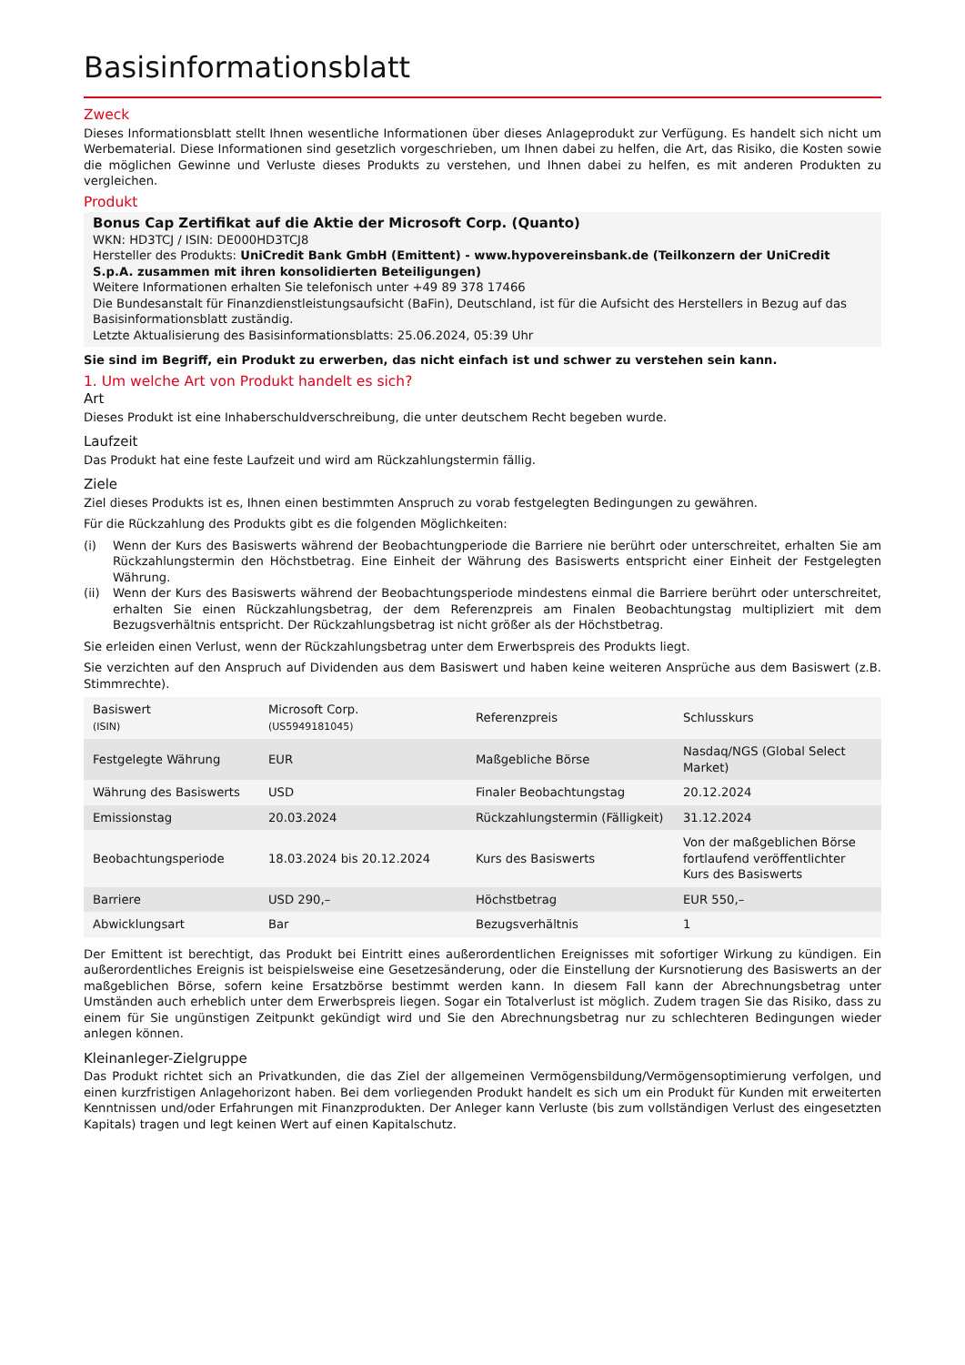Basisinformationsblatt
Zweck
Dieses Informationsblatt stellt Ihnen wesentliche Informationen über dieses Anlageprodukt zur Verfügung. Es handelt sich nicht um Werbematerial. Diese Informationen sind gesetzlich vorgeschrieben, um Ihnen dabei zu helfen, die Art, das Risiko, die Kosten sowie die möglichen Gewinne und Verluste dieses Produkts zu verstehen, und Ihnen dabei zu helfen, es mit anderen Produkten zu vergleichen.
Produkt
Bonus Cap Zertifikat auf die Aktie der Microsoft Corp. (Quanto)
WKN: HD3TCJ / ISIN: DE000HD3TCJ8
Hersteller des Produkts: UniCredit Bank GmbH (Emittent) - www.hypovereinsbank.de (Teilkonzern der UniCredit S.p.A. zusammen mit ihren konsolidierten Beteiligungen)
Weitere Informationen erhalten Sie telefonisch unter +49 89 378 17466
Die Bundesanstalt für Finanzdienstleistungsaufsicht (BaFin), Deutschland, ist für die Aufsicht des Herstellers in Bezug auf das Basisinformationsblatt zuständig.
Letzte Aktualisierung des Basisinformationsblatts: 25.06.2024, 05:39 Uhr
Sie sind im Begriff, ein Produkt zu erwerben, das nicht einfach ist und schwer zu verstehen sein kann.
1. Um welche Art von Produkt handelt es sich?
Art
Dieses Produkt ist eine Inhaberschuldverschreibung, die unter deutschem Recht begeben wurde.
Laufzeit
Das Produkt hat eine feste Laufzeit und wird am Rückzahlungstermin fällig.
Ziele
Ziel dieses Produkts ist es, Ihnen einen bestimmten Anspruch zu vorab festgelegten Bedingungen zu gewähren.
Für die Rückzahlung des Produkts gibt es die folgenden Möglichkeiten:
(i) Wenn der Kurs des Basiswerts während der Beobachtungperiode die Barriere nie berührt oder unterschreitet, erhalten Sie am Rückzahlungstermin den Höchstbetrag. Eine Einheit der Währung des Basiswerts entspricht einer Einheit der Festgelegten Währung.
(ii) Wenn der Kurs des Basiswerts während der Beobachtungsperiode mindestens einmal die Barriere berührt oder unterschreitet, erhalten Sie einen Rückzahlungsbetrag, der dem Referenzpreis am Finalen Beobachtungstag multipliziert mit dem Bezugsverhältnis entspricht. Der Rückzahlungsbetrag ist nicht größer als der Höchstbetrag.
Sie erleiden einen Verlust, wenn der Rückzahlungsbetrag unter dem Erwerbspreis des Produkts liegt.
Sie verzichten auf den Anspruch auf Dividenden aus dem Basiswert und haben keine weiteren Ansprüche aus dem Basiswert (z.B. Stimmrechte).
| Basiswert (ISIN) | Microsoft Corp. (US5949181045) | Referenzpreis | Schlusskurs |
| Festgelegte Währung | EUR | Maßgebliche Börse | Nasdaq/NGS (Global Select Market) |
| Währung des Basiswerts | USD | Finaler Beobachtungstag | 20.12.2024 |
| Emissionstag | 20.03.2024 | Rückzahlungstermin (Fälligkeit) | 31.12.2024 |
| Beobachtungsperiode | 18.03.2024 bis 20.12.2024 | Kurs des Basiswerts | Von der maßgeblichen Börse fortlaufend veröffentlichter Kurs des Basiswerts |
| Barriere | USD 290,– | Höchstbetrag | EUR 550,– |
| Abwicklungsart | Bar | Bezugsverhältnis | 1 |
Der Emittent ist berechtigt, das Produkt bei Eintritt eines außerordentlichen Ereignisses mit sofortiger Wirkung zu kündigen. Ein außerordentliches Ereignis ist beispielsweise eine Gesetzesänderung, oder die Einstellung der Kursnotierung des Basiswerts an der maßgeblichen Börse, sofern keine Ersatzbörse bestimmt werden kann. In diesem Fall kann der Abrechnungsbetrag unter Umständen auch erheblich unter dem Erwerbspreis liegen. Sogar ein Totalverlust ist möglich. Zudem tragen Sie das Risiko, dass zu einem für Sie ungünstigen Zeitpunkt gekündigt wird und Sie den Abrechnungsbetrag nur zu schlechteren Bedingungen wieder anlegen können.
Kleinanleger-Zielgruppe
Das Produkt richtet sich an Privatkunden, die das Ziel der allgemeinen Vermögensbildung/Vermögensoptimierung verfolgen, und einen kurzfristigen Anlagehorizont haben. Bei dem vorliegenden Produkt handelt es sich um ein Produkt für Kunden mit erweiterten Kenntnissen und/oder Erfahrungen mit Finanzprodukten. Der Anleger kann Verluste (bis zum vollständigen Verlust des eingesetzten Kapitals) tragen und legt keinen Wert auf einen Kapitalschutz.